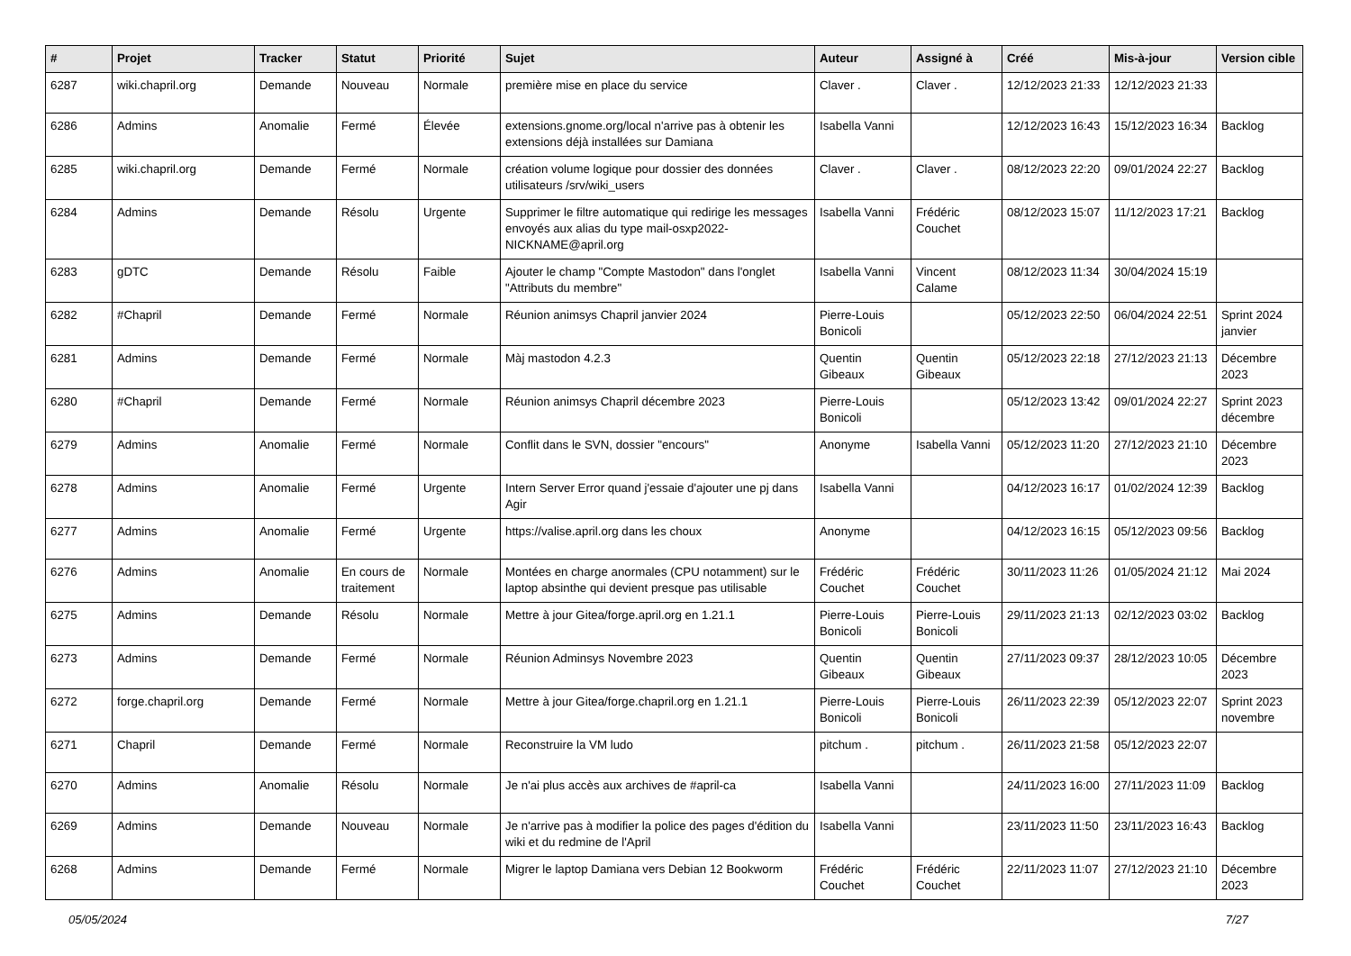| # | Projet | Tracker | Statut | Priorité | Sujet | Auteur | Assigné à | Créé | Mis-à-jour | Version cible |
| --- | --- | --- | --- | --- | --- | --- | --- | --- | --- | --- |
| 6287 | wiki.chapril.org | Demande | Nouveau | Normale | première mise en place du service | Claver . | Claver . | 12/12/2023 21:33 | 12/12/2023 21:33 | |
| 6286 | Admins | Anomalie | Fermé | Élevée | extensions.gnome.org/local n'arrive pas à obtenir les extensions déjà installées sur Damiana | Isabella Vanni | | 12/12/2023 16:43 | 15/12/2023 16:34 | Backlog |
| 6285 | wiki.chapril.org | Demande | Fermé | Normale | création volume logique pour dossier des données utilisateurs /srv/wiki_users | Claver . | Claver . | 08/12/2023 22:20 | 09/01/2024 22:27 | Backlog |
| 6284 | Admins | Demande | Résolu | Urgente | Supprimer le filtre automatique qui redirige les messages envoyés aux alias du type mail-osxp2022-NICKNAME@april.org | Isabella Vanni | Frédéric Couchet | 08/12/2023 15:07 | 11/12/2023 17:21 | Backlog |
| 6283 | gDTC | Demande | Résolu | Faible | Ajouter le champ "Compte Mastodon" dans l'onglet "Attributs du membre" | Isabella Vanni | Vincent Calame | 08/12/2023 11:34 | 30/04/2024 15:19 | |
| 6282 | #Chapril | Demande | Fermé | Normale | Réunion animsys Chapril janvier 2024 | Pierre-Louis Bonicoli | | 05/12/2023 22:50 | 06/04/2024 22:51 | Sprint 2024 janvier |
| 6281 | Admins | Demande | Fermé | Normale | Màj mastodon 4.2.3 | Quentin Gibeaux | Quentin Gibeaux | 05/12/2023 22:18 | 27/12/2023 21:13 | Décembre 2023 |
| 6280 | #Chapril | Demande | Fermé | Normale | Réunion animsys Chapril décembre 2023 | Pierre-Louis Bonicoli | | 05/12/2023 13:42 | 09/01/2024 22:27 | Sprint 2023 décembre |
| 6279 | Admins | Anomalie | Fermé | Normale | Conflit dans le SVN, dossier "encours" | Anonyme | Isabella Vanni | 05/12/2023 11:20 | 27/12/2023 21:10 | Décembre 2023 |
| 6278 | Admins | Anomalie | Fermé | Urgente | Intern Server Error quand j'essaie d'ajouter une pj dans Agir | Isabella Vanni | | 04/12/2023 16:17 | 01/02/2024 12:39 | Backlog |
| 6277 | Admins | Anomalie | Fermé | Urgente | https://valise.april.org dans les choux | Anonyme | | 04/12/2023 16:15 | 05/12/2023 09:56 | Backlog |
| 6276 | Admins | Anomalie | En cours de traitement | Normale | Montées en charge anormales (CPU notamment) sur le laptop absinthe qui devient presque pas utilisable | Frédéric Couchet | Frédéric Couchet | 30/11/2023 11:26 | 01/05/2024 21:12 | Mai 2024 |
| 6275 | Admins | Demande | Résolu | Normale | Mettre à jour Gitea/forge.april.org en 1.21.1 | Pierre-Louis Bonicoli | Pierre-Louis Bonicoli | 29/11/2023 21:13 | 02/12/2023 03:02 | Backlog |
| 6273 | Admins | Demande | Fermé | Normale | Réunion Adminsys Novembre 2023 | Quentin Gibeaux | Quentin Gibeaux | 27/11/2023 09:37 | 28/12/2023 10:05 | Décembre 2023 |
| 6272 | forge.chapril.org | Demande | Fermé | Normale | Mettre à jour Gitea/forge.chapril.org en 1.21.1 | Pierre-Louis Bonicoli | Pierre-Louis Bonicoli | 26/11/2023 22:39 | 05/12/2023 22:07 | Sprint 2023 novembre |
| 6271 | Chapril | Demande | Fermé | Normale | Reconstruire la VM ludo | pitchum . | pitchum . | 26/11/2023 21:58 | 05/12/2023 22:07 | |
| 6270 | Admins | Anomalie | Résolu | Normale | Je n'ai plus accès aux archives de #april-ca | Isabella Vanni | | 24/11/2023 16:00 | 27/11/2023 11:09 | Backlog |
| 6269 | Admins | Demande | Nouveau | Normale | Je n'arrive pas à modifier la police des pages d'édition du wiki et du redmine de l'April | Isabella Vanni | | 23/11/2023 11:50 | 23/11/2023 16:43 | Backlog |
| 6268 | Admins | Demande | Fermé | Normale | Migrer le laptop Damiana vers Debian 12 Bookworm | Frédéric Couchet | Frédéric Couchet | 22/11/2023 11:07 | 27/12/2023 21:10 | Décembre 2023 |
05/05/2024 7/27